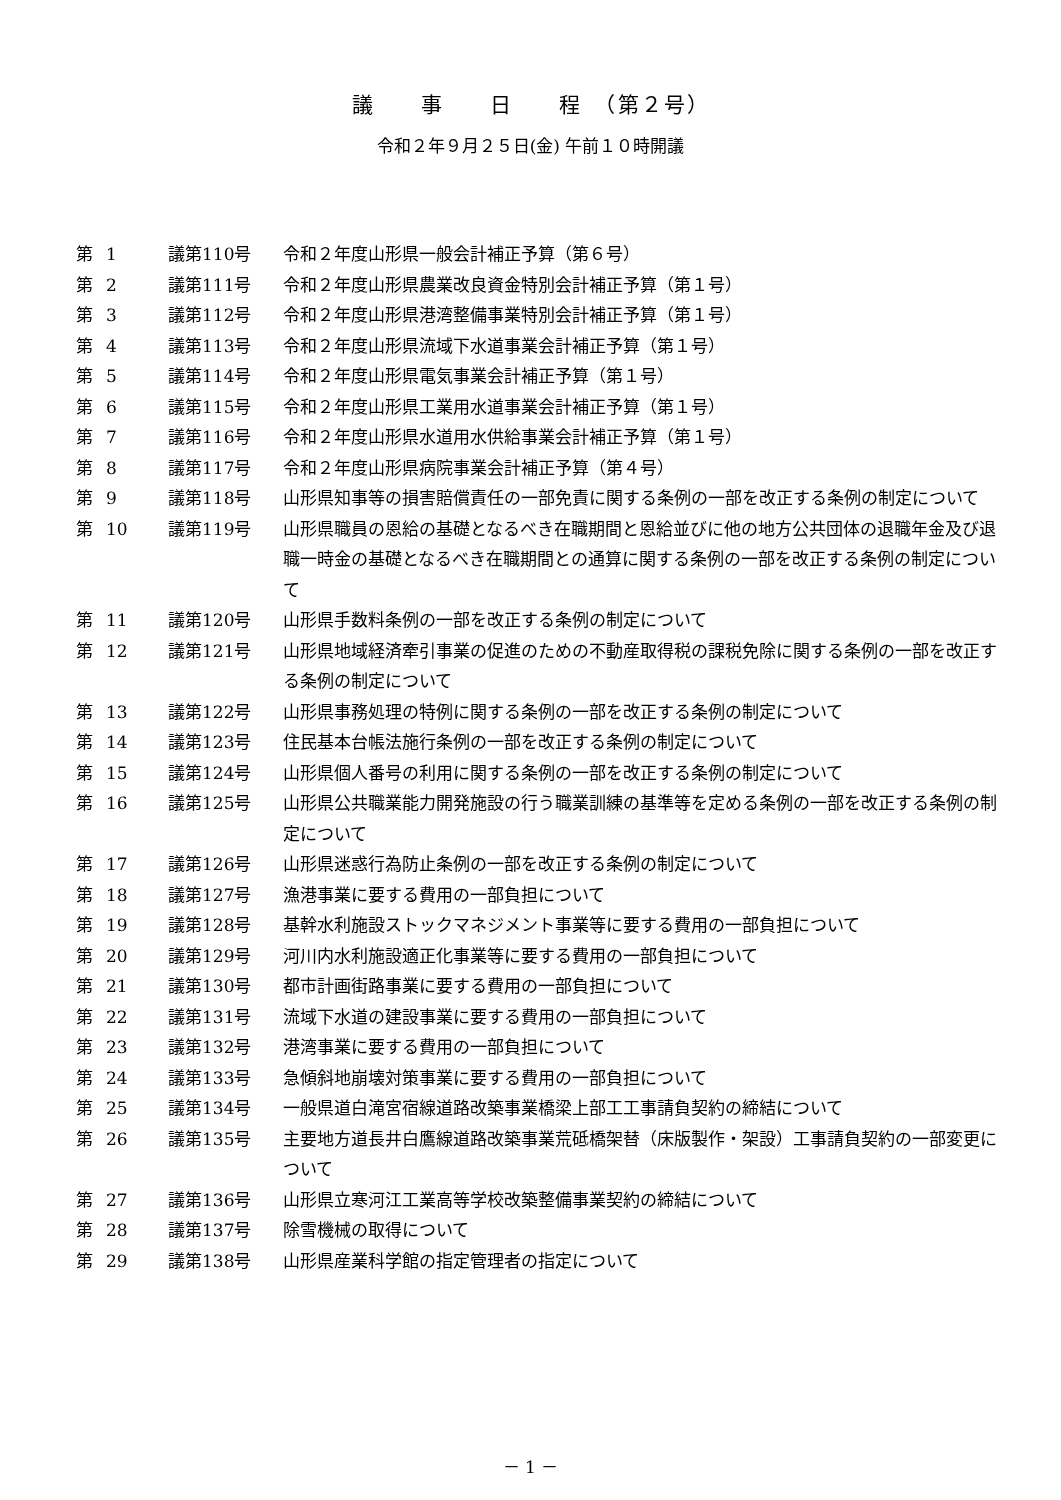議　　事　　日　　程　（第２号）
令和２年９月２５日(金) 午前１０時開議
| 第 | 1 | 議第110号 | 令和２年度山形県一般会計補正予算（第６号） |
| 第 | 2 | 議第111号 | 令和２年度山形県農業改良資金特別会計補正予算（第１号） |
| 第 | 3 | 議第112号 | 令和２年度山形県港湾整備事業特別会計補正予算（第１号） |
| 第 | 4 | 議第113号 | 令和２年度山形県流域下水道事業会計補正予算（第１号） |
| 第 | 5 | 議第114号 | 令和２年度山形県電気事業会計補正予算（第１号） |
| 第 | 6 | 議第115号 | 令和２年度山形県工業用水道事業会計補正予算（第１号） |
| 第 | 7 | 議第116号 | 令和２年度山形県水道用水供給事業会計補正予算（第１号） |
| 第 | 8 | 議第117号 | 令和２年度山形県病院事業会計補正予算（第４号） |
| 第 | 9 | 議第118号 | 山形県知事等の損害賠償責任の一部免責に関する条例の一部を改正する条例の制定について |
| 第 | 10 | 議第119号 | 山形県職員の恩給の基礎となるべき在職期間と恩給並びに他の地方公共団体の退職年金及び退職一時金の基礎となるべき在職期間との通算に関する条例の一部を改正する条例の制定について |
| 第 | 11 | 議第120号 | 山形県手数料条例の一部を改正する条例の制定について |
| 第 | 12 | 議第121号 | 山形県地域経済牽引事業の促進のための不動産取得税の課税免除に関する条例の一部を改正する条例の制定について |
| 第 | 13 | 議第122号 | 山形県事務処理の特例に関する条例の一部を改正する条例の制定について |
| 第 | 14 | 議第123号 | 住民基本台帳法施行条例の一部を改正する条例の制定について |
| 第 | 15 | 議第124号 | 山形県個人番号の利用に関する条例の一部を改正する条例の制定について |
| 第 | 16 | 議第125号 | 山形県公共職業能力開発施設の行う職業訓練の基準等を定める条例の一部を改正する条例の制定について |
| 第 | 17 | 議第126号 | 山形県迷惑行為防止条例の一部を改正する条例の制定について |
| 第 | 18 | 議第127号 | 漁港事業に要する費用の一部負担について |
| 第 | 19 | 議第128号 | 基幹水利施設ストックマネジメント事業等に要する費用の一部負担について |
| 第 | 20 | 議第129号 | 河川内水利施設適正化事業等に要する費用の一部負担について |
| 第 | 21 | 議第130号 | 都市計画街路事業に要する費用の一部負担について |
| 第 | 22 | 議第131号 | 流域下水道の建設事業に要する費用の一部負担について |
| 第 | 23 | 議第132号 | 港湾事業に要する費用の一部負担について |
| 第 | 24 | 議第133号 | 急傾斜地崩壊対策事業に要する費用の一部負担について |
| 第 | 25 | 議第134号 | 一般県道白滝宮宿線道路改築事業橋梁上部工工事請負契約の締結について |
| 第 | 26 | 議第135号 | 主要地方道長井白鷹線道路改築事業荒砥橋架替（床版製作・架設）工事請負契約の一部変更について |
| 第 | 27 | 議第136号 | 山形県立寒河江工業高等学校改築整備事業契約の締結について |
| 第 | 28 | 議第137号 | 除雪機械の取得について |
| 第 | 29 | 議第138号 | 山形県産業科学館の指定管理者の指定について |
－ 1 －